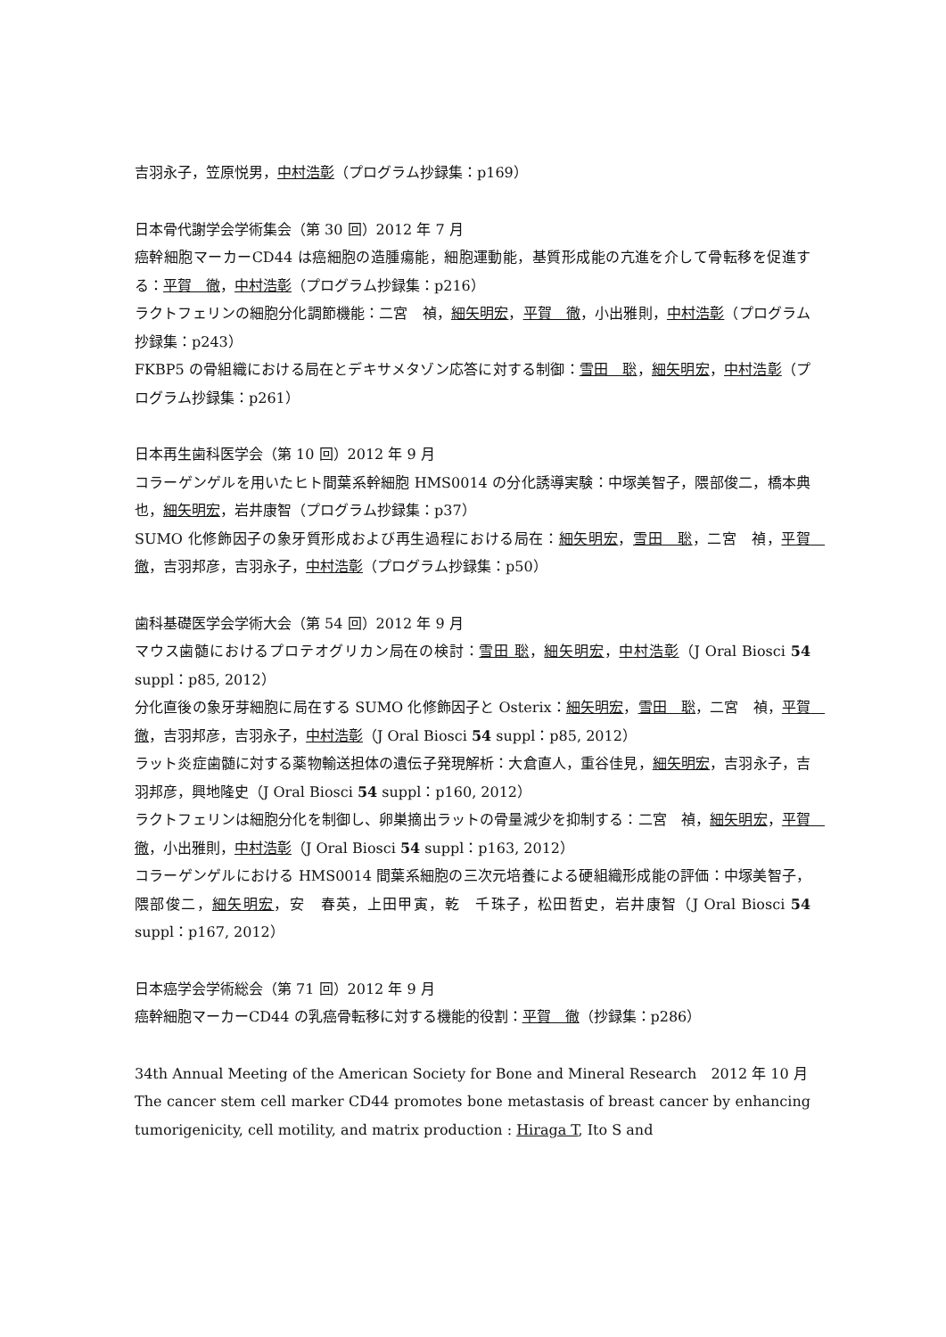吉羽永子，笠原悦男，中村浩彰（プログラム抄録集：p169）
日本骨代謝学会学術集会（第 30 回）2012 年 7 月
癌幹細胞マーカーCD44 は癌細胞の造腫瘍能，細胞運動能，基質形成能の亢進を介して骨転移を促進する：平賀　徹，中村浩彰（プログラム抄録集：p216）
ラクトフェリンの細胞分化調節機能：二宮　禎，細矢明宏，平賀　徹，小出雅則，中村浩彰（プログラム抄録集：p243）
FKBP5 の骨組織における局在とデキサメタゾン応答に対する制御：雪田　聡，細矢明宏，中村浩彰（プログラム抄録集：p261）
日本再生歯科医学会（第 10 回）2012 年 9 月
コラーゲンゲルを用いたヒト間葉系幹細胞 HMS0014 の分化誘導実験：中塚美智子，隈部俊二，橋本典也，細矢明宏，岩井康智（プログラム抄録集：p37）
SUMO 化修飾因子の象牙質形成および再生過程における局在：細矢明宏，雪田　聡，二宮　禎，平賀　徹，吉羽邦彦，吉羽永子，中村浩彰（プログラム抄録集：p50）
歯科基礎医学会学術大会（第 54 回）2012 年 9 月
マウス歯髄におけるプロテオグリカン局在の検討：雪田 聡，細矢明宏，中村浩彰（J Oral Biosci 54 suppl：p85, 2012）
分化直後の象牙芽細胞に局在する SUMO 化修飾因子と Osterix：細矢明宏，雪田　聡，二宮　禎，平賀　徹，吉羽邦彦，吉羽永子，中村浩彰（J Oral Biosci 54 suppl：p85, 2012）
ラット炎症歯髄に対する薬物輸送担体の遺伝子発現解析：大倉直人，重谷佳見，細矢明宏，吉羽永子，吉羽邦彦，興地隆史（J Oral Biosci 54 suppl：p160, 2012）
ラクトフェリンは細胞分化を制御し、卵巣摘出ラットの骨量減少を抑制する：二宮　禎，細矢明宏，平賀　徹，小出雅則，中村浩彰（J Oral Biosci 54 suppl：p163, 2012）
コラーゲンゲルにおける HMS0014 間葉系細胞の三次元培養による硬組織形成能の評価：中塚美智子，隈部俊二，細矢明宏，安　春英，上田甲寅，乾　千珠子，松田哲史，岩井康智（J Oral Biosci 54 suppl：p167, 2012）
日本癌学会学術総会（第 71 回）2012 年 9 月
癌幹細胞マーカーCD44 の乳癌骨転移に対する機能的役割：平賀　徹（抄録集：p286）
34th Annual Meeting of the American Society for Bone and Mineral Research　2012 年 10 月
The cancer stem cell marker CD44 promotes bone metastasis of breast cancer by enhancing tumorigenicity, cell motility, and matrix production : Hiraga T, Ito S and